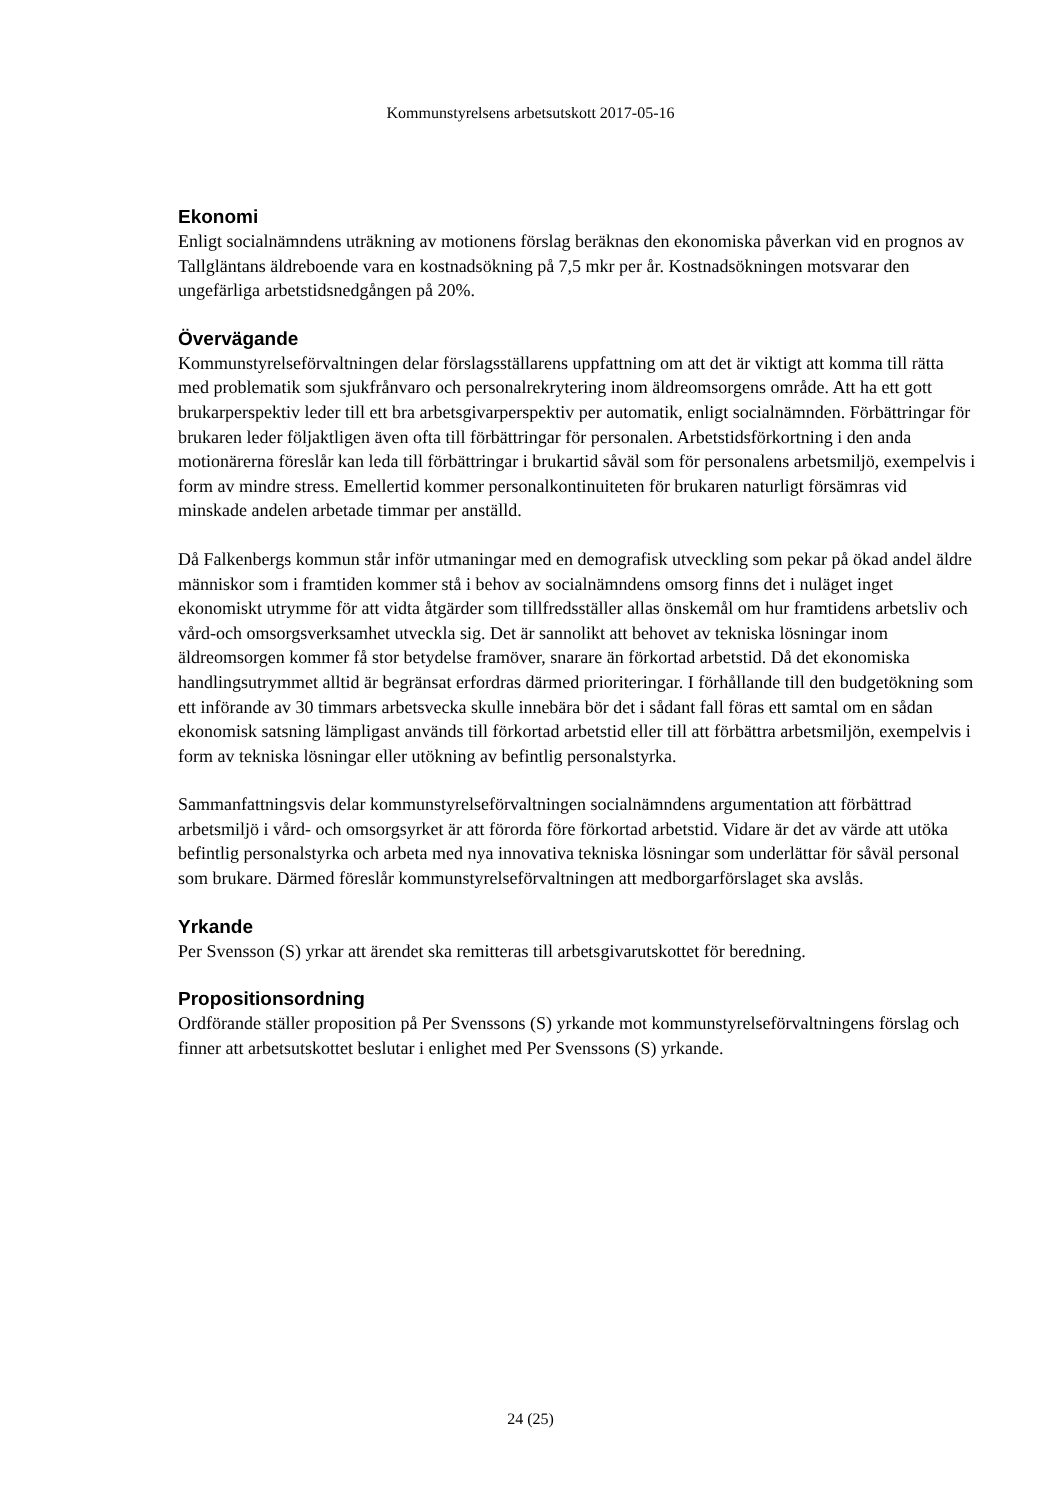Kommunstyrelsens arbetsutskott 2017-05-16
Ekonomi
Enligt socialnämndens uträkning av motionens förslag beräknas den ekonomiska påverkan vid en prognos av Tallgläntans äldreboende vara en kostnadsökning på 7,5 mkr per år. Kostnadsökningen motsvarar den ungefärliga arbetstidsnedgången på 20%.
Övervägande
Kommunstyrelseförvaltningen delar förslagsställarens uppfattning om att det är viktigt att komma till rätta med problematik som sjukfrånvaro och personalrekrytering inom äldreomsorgens område. Att ha ett gott brukarperspektiv leder till ett bra arbetsgivarperspektiv per automatik, enligt socialnämnden. Förbättringar för brukaren leder följaktligen även ofta till förbättringar för personalen. Arbetstidsförkortning i den anda motionärerna föreslår kan leda till förbättringar i brukartid såväl som för personalens arbetsmiljö, exempelvis i form av mindre stress. Emellertid kommer personalkontinuiteten för brukaren naturligt försämras vid minskade andelen arbetade timmar per anställd.
Då Falkenbergs kommun står inför utmaningar med en demografisk utveckling som pekar på ökad andel äldre människor som i framtiden kommer stå i behov av socialnämndens omsorg finns det i nuläget inget ekonomiskt utrymme för att vidta åtgärder som tillfredsställer allas önskemål om hur framtidens arbetsliv och vård-och omsorgsverksamhet utveckla sig. Det är sannolikt att behovet av tekniska lösningar inom äldreomsorgen kommer få stor betydelse framöver, snarare än förkortad arbetstid. Då det ekonomiska handlingsutrymmet alltid är begränsat erfordras därmed prioriteringar. I förhållande till den budgetökning som ett införande av 30 timmars arbetsvecka skulle innebära bör det i sådant fall föras ett samtal om en sådan ekonomisk satsning lämpligast används till förkortad arbetstid eller till att förbättra arbetsmiljön, exempelvis i form av tekniska lösningar eller utökning av befintlig personalstyrka.
Sammanfattningsvis delar kommunstyrelseförvaltningen socialnämndens argumentation att förbättrad arbetsmiljö i vård- och omsorgsyrket är att förorda före förkortad arbetstid. Vidare är det av värde att utöka befintlig personalstyrka och arbeta med nya innovativa tekniska lösningar som underlättar för såväl personal som brukare. Därmed föreslår kommunstyrelseförvaltningen att medborgarförslaget ska avslås.
Yrkande
Per Svensson (S) yrkar att ärendet ska remitteras till arbetsgivarutskottet för beredning.
Propositionsordning
Ordförande ställer proposition på Per Svenssons (S) yrkande mot kommunstyrelseförvaltningens förslag och finner att arbetsutskottet beslutar i enlighet med Per Svenssons (S) yrkande.
24 (25)